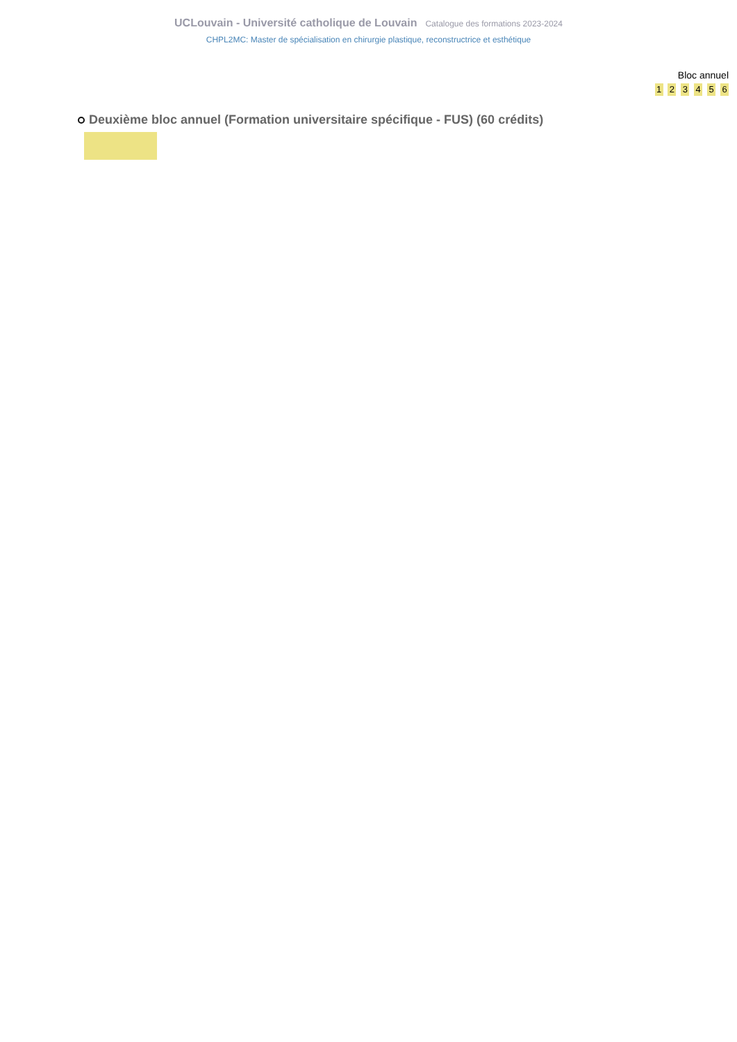UCLouvain - Université catholique de Louvain Catalogue des formations 2023-2024
CHPL2MC: Master de spécialisation en chirurgie plastique, reconstructrice et esthétique
Bloc annuel
1 2 3 4 5 6
Deuxième bloc annuel (Formation universitaire spécifique - FUS) (60 crédits)